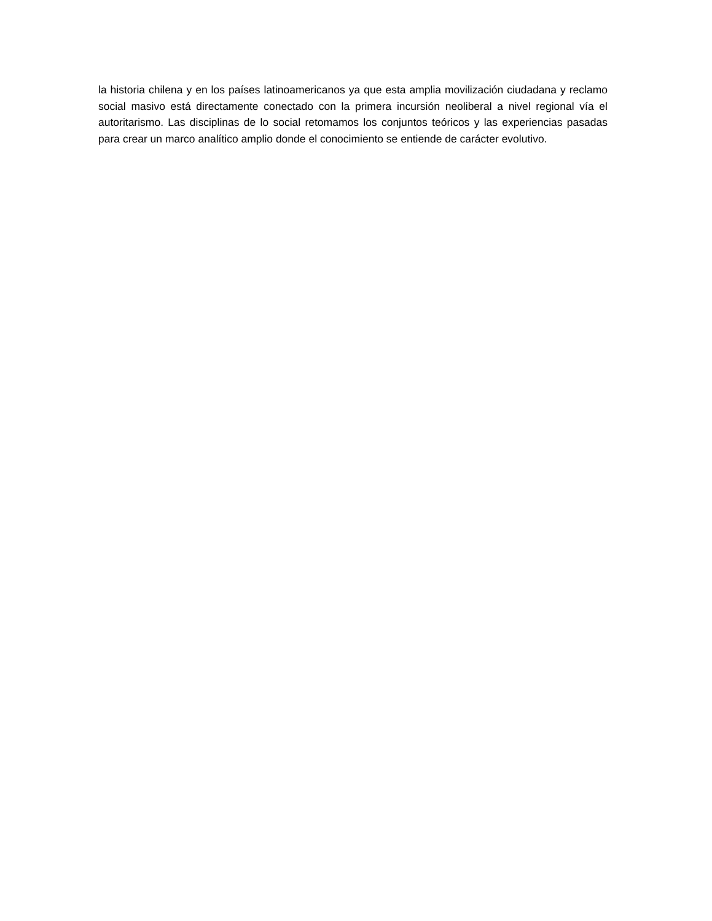la historia chilena y en los países latinoamericanos ya que esta amplia movilización ciudadana y reclamo social masivo está directamente conectado con la primera incursión neoliberal a nivel regional vía el autoritarismo. Las disciplinas de lo social retomamos los conjuntos teóricos y las experiencias pasadas para crear un marco analítico amplio donde el conocimiento se entiende de carácter evolutivo.